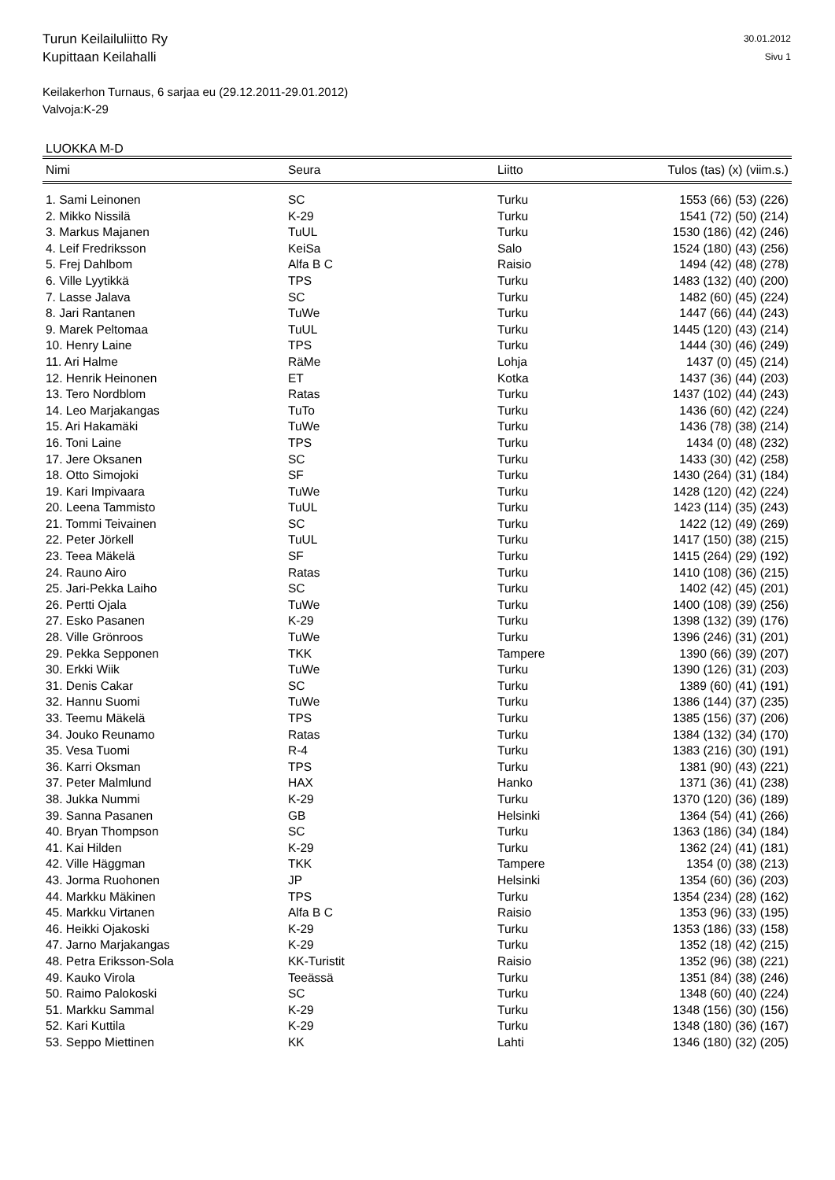Turun Keilailuliitto Ry
Kupittaan Keilahalli
30.01.2012
Sivu 1
Keilakerhon Turnaus, 6 sarjaa eu (29.12.2011-29.01.2012)
Valvoja:K-29
LUOKKA M-D
| Nimi | Seura | Liitto | Tulos (tas) (x) (viim.s.) |
| --- | --- | --- | --- |
| 1. Sami Leinonen | SC | Turku | 1553 (66) (53) (226) |
| 2. Mikko Nissilä | K-29 | Turku | 1541 (72) (50) (214) |
| 3. Markus Majanen | TuUL | Turku | 1530 (186) (42) (246) |
| 4. Leif Fredriksson | KeiSa | Salo | 1524 (180) (43) (256) |
| 5. Frej Dahlbom | Alfa B C | Raisio | 1494 (42) (48) (278) |
| 6. Ville Lyytikkä | TPS | Turku | 1483 (132) (40) (200) |
| 7. Lasse Jalava | SC | Turku | 1482 (60) (45) (224) |
| 8. Jari Rantanen | TuWe | Turku | 1447 (66) (44) (243) |
| 9. Marek Peltomaa | TuUL | Turku | 1445 (120) (43) (214) |
| 10. Henry Laine | TPS | Turku | 1444 (30) (46) (249) |
| 11. Ari Halme | RäMe | Lohja | 1437 (0) (45) (214) |
| 12. Henrik Heinonen | ET | Kotka | 1437 (36) (44) (203) |
| 13. Tero Nordblom | Ratas | Turku | 1437 (102) (44) (243) |
| 14. Leo Marjakangas | TuTo | Turku | 1436 (60) (42) (224) |
| 15. Ari Hakamäki | TuWe | Turku | 1436 (78) (38) (214) |
| 16. Toni Laine | TPS | Turku | 1434 (0) (48) (232) |
| 17. Jere Oksanen | SC | Turku | 1433 (30) (42) (258) |
| 18. Otto Simojoki | SF | Turku | 1430 (264) (31) (184) |
| 19. Kari Impivaara | TuWe | Turku | 1428 (120) (42) (224) |
| 20. Leena Tammisto | TuUL | Turku | 1423 (114) (35) (243) |
| 21. Tommi Teivainen | SC | Turku | 1422 (12) (49) (269) |
| 22. Peter Jörkell | TuUL | Turku | 1417 (150) (38) (215) |
| 23. Teea Mäkelä | SF | Turku | 1415 (264) (29) (192) |
| 24. Rauno Airo | Ratas | Turku | 1410 (108) (36) (215) |
| 25. Jari-Pekka Laiho | SC | Turku | 1402 (42) (45) (201) |
| 26. Pertti Ojala | TuWe | Turku | 1400 (108) (39) (256) |
| 27. Esko Pasanen | K-29 | Turku | 1398 (132) (39) (176) |
| 28. Ville Grönroos | TuWe | Turku | 1396 (246) (31) (201) |
| 29. Pekka Sepponen | TKK | Tampere | 1390 (66) (39) (207) |
| 30. Erkki Wiik | TuWe | Turku | 1390 (126) (31) (203) |
| 31. Denis Cakar | SC | Turku | 1389 (60) (41) (191) |
| 32. Hannu Suomi | TuWe | Turku | 1386 (144) (37) (235) |
| 33. Teemu Mäkelä | TPS | Turku | 1385 (156) (37) (206) |
| 34. Jouko Reunamo | Ratas | Turku | 1384 (132) (34) (170) |
| 35. Vesa Tuomi | R-4 | Turku | 1383 (216) (30) (191) |
| 36. Karri Oksman | TPS | Turku | 1381 (90) (43) (221) |
| 37. Peter Malmlund | HAX | Hanko | 1371 (36) (41) (238) |
| 38. Jukka Nummi | K-29 | Turku | 1370 (120) (36) (189) |
| 39. Sanna Pasanen | GB | Helsinki | 1364 (54) (41) (266) |
| 40. Bryan Thompson | SC | Turku | 1363 (186) (34) (184) |
| 41. Kai Hilden | K-29 | Turku | 1362 (24) (41) (181) |
| 42. Ville Häggman | TKK | Tampere | 1354 (0) (38) (213) |
| 43. Jorma Ruohonen | JP | Helsinki | 1354 (60) (36) (203) |
| 44. Markku Mäkinen | TPS | Turku | 1354 (234) (28) (162) |
| 45. Markku Virtanen | Alfa B C | Raisio | 1353 (96) (33) (195) |
| 46. Heikki Ojakoski | K-29 | Turku | 1353 (186) (33) (158) |
| 47. Jarno Marjakangas | K-29 | Turku | 1352 (18) (42) (215) |
| 48. Petra Eriksson-Sola | KK-Turistit | Raisio | 1352 (96) (38) (221) |
| 49. Kauko Virola | Teeässä | Turku | 1351 (84) (38) (246) |
| 50. Raimo Palokoski | SC | Turku | 1348 (60) (40) (224) |
| 51. Markku Sammal | K-29 | Turku | 1348 (156) (30) (156) |
| 52. Kari Kuttila | K-29 | Turku | 1348 (180) (36) (167) |
| 53. Seppo Miettinen | KK | Lahti | 1346 (180) (32) (205) |